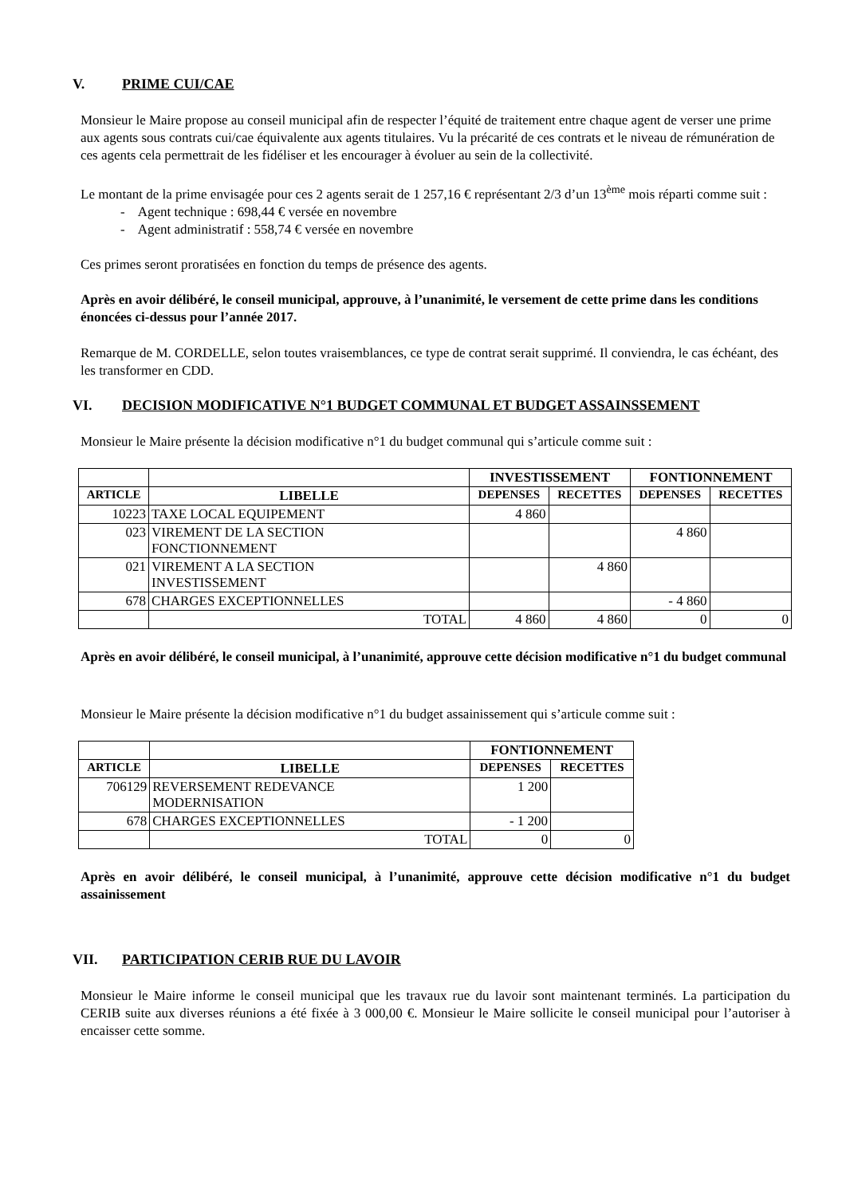V. PRIME CUI/CAE
Monsieur le Maire propose au conseil municipal afin de respecter l’équité de traitement entre chaque agent de verser une prime aux agents sous contrats cui/cae équivalente aux agents titulaires. Vu la précarité de ces contrats et le niveau de rémunération de ces agents cela permettrait de les fidéliser et les encourager à évoluer au sein de la collectivité.
Le montant de la prime envisagée pour ces 2 agents serait de 1 257,16 € représentant 2/3 d’un 13<sup>ème</sup> mois réparti comme suit :
- Agent technique : 698,44 € versée en novembre
- Agent administratif : 558,74 € versée en novembre
Ces primes seront proratisées en fonction du temps de présence des agents.
Après en avoir délibéré, le conseil municipal, approuve, à l’unanimité, le versement de cette prime dans les conditions énoncées ci-dessus pour l’année 2017.
Remarque de M. CORDELLE, selon toutes vraisemblances, ce type de contrat serait supprimé. Il conviendra, le cas échéant, des les transformer en CDD.
VI. DECISION MODIFICATIVE N°1 BUDGET COMMUNAL ET BUDGET ASSAINSSEMENT
Monsieur le Maire présente la décision modificative n°1 du budget communal qui s’articule comme suit :
| | | INVESTISSEMENT | | FONTIONNEMENT | |
| --- | --- | --- | --- | --- | --- |
| ARTICLE | LIBELLE | DEPENSES | RECETTES | DEPENSES | RECETTES |
| 10223 | TAXE LOCAL EQUIPEMENT | 4 860 | | | |
| 023 | VIREMENT DE LA SECTION FONCTIONNEMENT | | | 4 860 | |
| 021 | VIREMENT A LA SECTION INVESTISSEMENT | | 4 860 | | |
| 678 | CHARGES EXCEPTIONNELLES | | | - 4 860 | |
| | TOTAL | 4 860 | 4 860 | 0 | 0 |
Après en avoir délibéré, le conseil municipal, à l’unanimité, approuve cette décision modificative n°1 du budget communal
Monsieur le Maire présente la décision modificative n°1 du budget assainissement qui s’articule comme suit :
| | | FONTIONNEMENT | |
| --- | --- | --- | --- |
| ARTICLE | LIBELLE | DEPENSES | RECETTES |
| 706129 | REVERSEMENT REDEVANCE MODERNISATION | 1 200 | |
| 678 | CHARGES EXCEPTIONNELLES | - 1 200 | |
| | TOTAL | 0 | 0 |
Après en avoir délibéré, le conseil municipal, à l’unanimité, approuve cette décision modificative n°1 du budget assainissement
VII. PARTICIPATION CERIB RUE DU LAVOIR
Monsieur le Maire informe le conseil municipal que les travaux rue du lavoir sont maintenant terminés. La participation du CERIB suite aux diverses réunions a été fixée à 3 000,00 €. Monsieur le Maire sollicite le conseil municipal pour l’autoriser à encaisser cette somme.